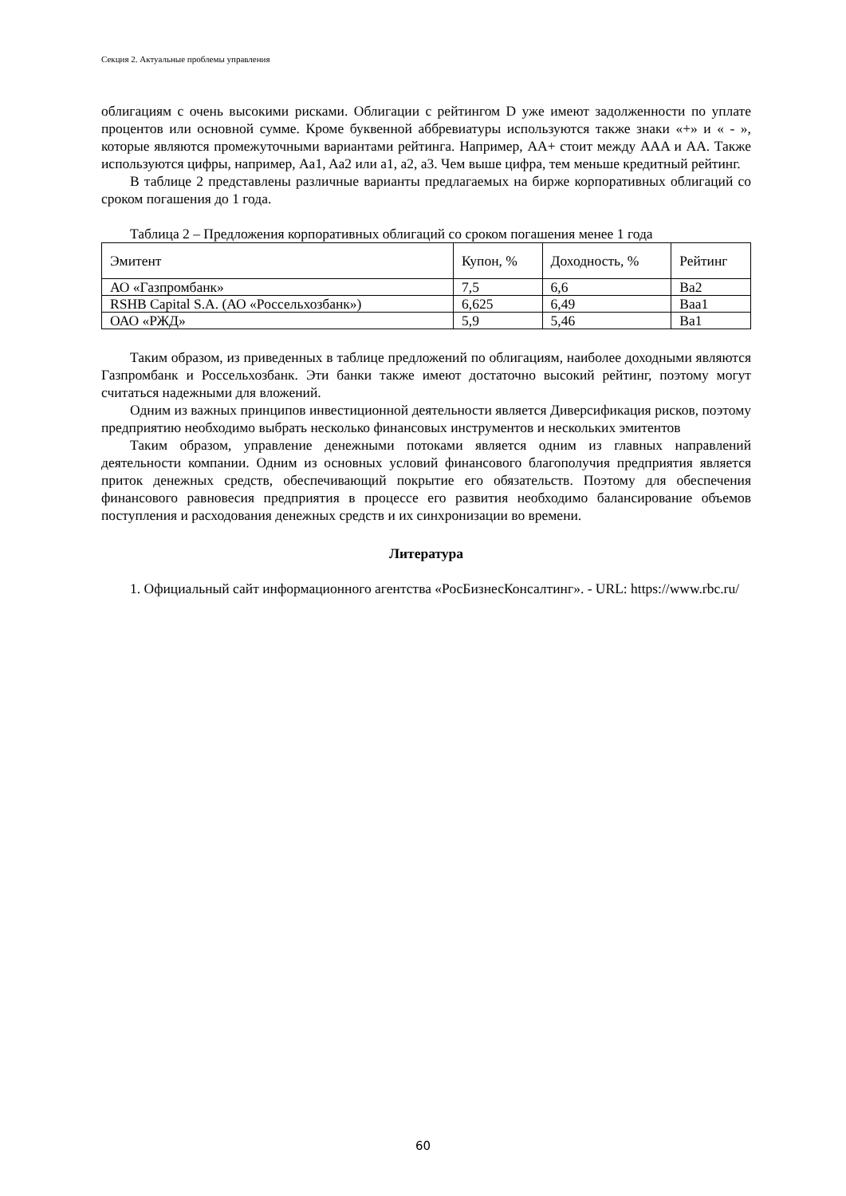Секция 2. Актуальные проблемы управления
облигациям с очень высокими рисками. Облигации с рейтингом D уже имеют задолженности по уплате процентов или основной сумме. Кроме буквенной аббревиатуры используются также знаки «+» и « - », которые являются промежуточными вариантами рейтинга. Например, AA+ стоит между AAA и AA. Также используются цифры, например, Aa1, Aa2 или a1, a2, a3. Чем выше цифра, тем меньше кредитный рейтинг.
В таблице 2 представлены различные варианты предлагаемых на бирже корпоративных облигаций со сроком погашения до 1 года.
Таблица 2 – Предложения корпоративных облигаций со сроком погашения менее 1 года
| Эмитент | Купон, % | Доходность, % | Рейтинг |
| АО «Газпромбанк» | 7,5 | 6,6 | Ba2 |
| RSHB Capital S.A. (АО «Россельхозбанк») | 6,625 | 6,49 | Baa1 |
| ОАО «РЖД» | 5,9 | 5,46 | Ba1 |
Таким образом, из приведенных в таблице предложений по облигациям, наиболее доходными являются Газпромбанк и Россельхозбанк. Эти банки также имеют достаточно высокий рейтинг, поэтому могут считаться надежными для вложений.
Одним из важных принципов инвестиционной деятельности является Диверсификация рисков, поэтому предприятию необходимо выбрать несколько финансовых инструментов и нескольких эмитентов
Таким образом, управление денежными потоками является одним из главных направлений деятельности компании. Одним из основных условий финансового благополучия предприятия является приток денежных средств, обеспечивающий покрытие его обязательств. Поэтому для обеспечения финансового равновесия предприятия в процессе его развития необходимо балансирование объемов поступления и расходования денежных средств и их синхронизации во времени.
Литература
1. Официальный сайт информационного агентства «РосБизнесКонсалтинг». - URL: https://www.rbc.ru/
60